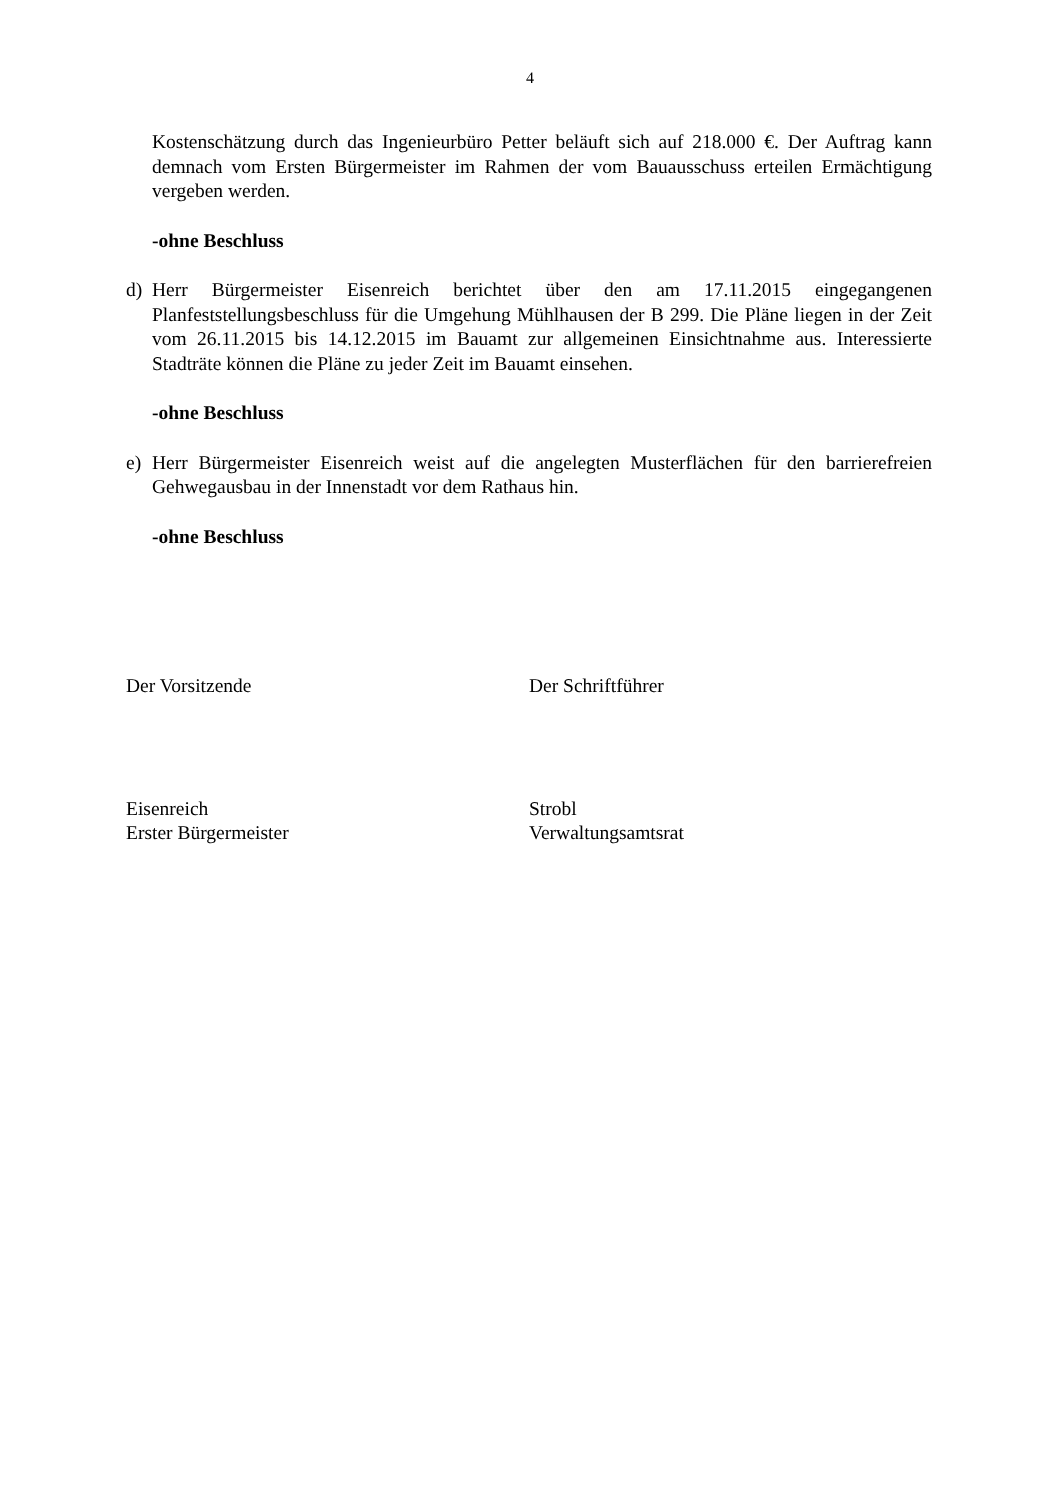4
Kostenschätzung durch das Ingenieurbüro Petter beläuft sich auf 218.000 €. Der Auftrag kann demnach vom Ersten Bürgermeister im Rahmen der vom Bauausschuss erteilen Ermächtigung vergeben werden.
-ohne Beschluss
d) Herr Bürgermeister Eisenreich berichtet über den am 17.11.2015 eingegangenen Planfeststellungsbeschluss für die Umgehung Mühlhausen der B 299. Die Pläne liegen in der Zeit vom 26.11.2015 bis 14.12.2015 im Bauamt zur allgemeinen Einsichtnahme aus. Interessierte Stadträte können die Pläne zu jeder Zeit im Bauamt einsehen.
-ohne Beschluss
e) Herr Bürgermeister Eisenreich weist auf die angelegten Musterflächen für den barrierefreien Gehwegausbau in der Innenstadt vor dem Rathaus hin.
-ohne Beschluss
Der Vorsitzende Der Schriftführer
Eisenreich
Erster Bürgermeister
Strobl
Verwaltungsamtsrat